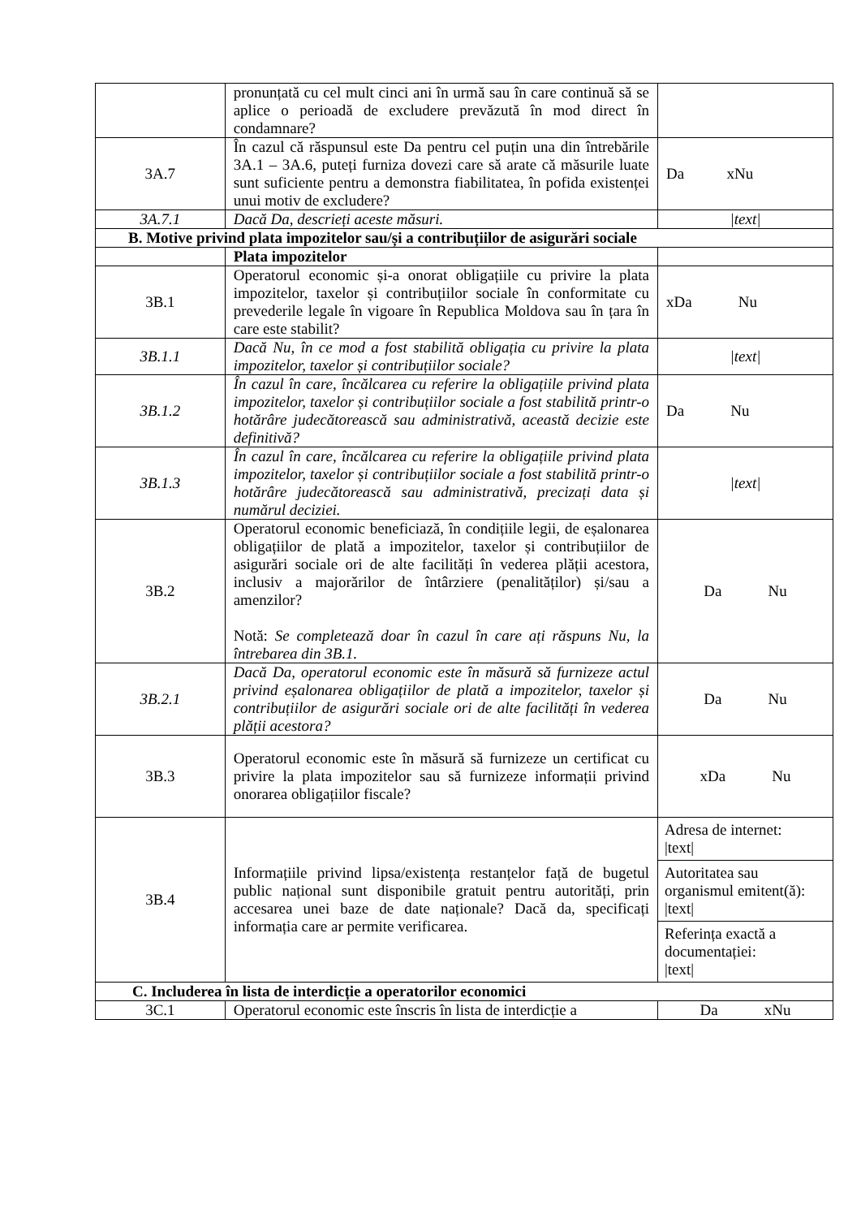| | pronunțată cu cel mult cinci ani în urmă sau în care continuă să se aplice o perioadă de excludere prevăzută în mod direct în condamnare? | |
| 3A.7 | În cazul că răspunsul este Da pentru cel puțin una din întrebările 3A.1 – 3A.6, puteți furniza dovezi care să arate că măsurile luate sunt suficiente pentru a demonstra fiabilitatea, în pofida existenței unui motiv de excludere? | Da xNu |
| 3A.7.1 | Dacă Da, descrieți aceste măsuri. | /text/ |
| B. Motive privind plata impozitelor sau/și a contribuțiilor de asigurări sociale | | |
| | Plata impozitelor | |
| 3B.1 | Operatorul economic și-a onorat obligațiile cu privire la plata impozitelor, taxelor și contribuțiilor sociale în conformitate cu prevederile legale în vigoare în Republica Moldova sau în țara în care este stabilit? | xDa Nu |
| 3B.1.1 | Dacă Nu, în ce mod a fost stabilită obligația cu privire la plata impozitelor, taxelor și contribuțiilor sociale? | /text/ |
| 3B.1.2 | În cazul în care, încălcarea cu referire la obligațiile privind plata impozitelor, taxelor și contribuțiilor sociale a fost stabilită printr-o hotărâre judecătorească sau administrativă, această decizie este definitivă? | Da Nu |
| 3B.1.3 | În cazul în care, încălcarea cu referire la obligațiile privind plata impozitelor, taxelor și contribuțiilor sociale a fost stabilită printr-o hotărâre judecătorească sau administrativă, precizați data și numărul deciziei. | /text/ |
| 3B.2 | Operatorul economic beneficiază, în condițiile legii, de eșalonarea obligațiilor de plată a impozitelor, taxelor și contribuțiilor de asigurări sociale ori de alte facilități în vederea plății acestora, inclusiv a majorărilor de întârziere (penalităților) și/sau a amenzilor? Notă: Se completează doar în cazul în care ați răspuns Nu, la întrebarea din 3B.1. | Da Nu |
| 3B.2.1 | Dacă Da, operatorul economic este în măsură să furnizeze actul privind eșalonarea obligațiilor de plată a impozitelor, taxelor și contribuțiilor de asigurări sociale ori de alte facilități în vederea plății acestora? | Da Nu |
| 3B.3 | Operatorul economic este în măsură să furnizeze un certificat cu privire la plata impozitelor sau să furnizeze informații privind onorarea obligațiilor fiscale? | xDa Nu |
| 3B.4 | Informațiile privind lipsa/existența restanțelor față de bugetul public național sunt disponibile gratuit pentru autorități, prin accesarea unei baze de date naționale? Dacă da, specificați informația care ar permite verificarea. | Adresa de internet: /text/ Autoritatea sau organismul emitent(ă): /text/ Referința exactă a documentației: /text/ |
| C. Includerea în lista de interdicție a operatorilor economici | | |
| 3C.1 | Operatorul economic este înscris în lista de interdicție a | Da xNu |